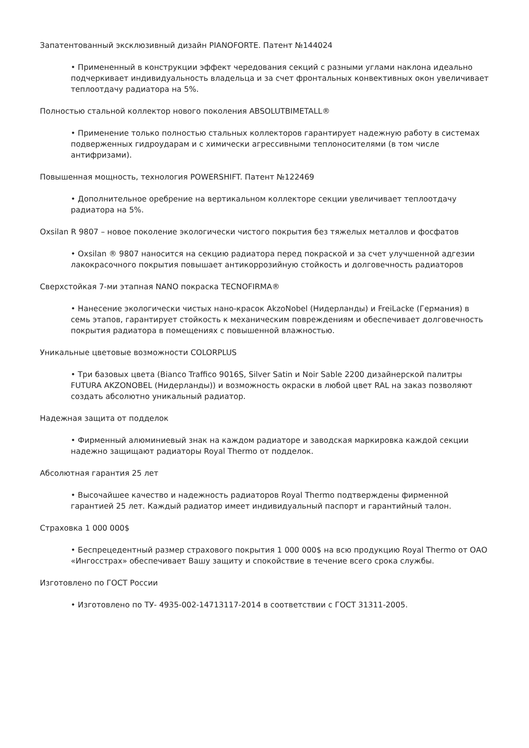Запатентованный эксклюзивный дизайн PIANOFORTE. Патент №144024
• Примененный в конструкции эффект чередования секций с разными углами наклона идеально подчеркивает индивидуальность владельца и за счет фронтальных конвективных окон увеличивает теплоотдачу радиатора на 5%.
Полностью стальной коллектор нового поколения ABSOLUTBIMETALL®
• Применение только полностью стальных коллекторов гарантирует надежную работу в системах подверженных гидроударам и с химически агрессивными теплоносителями (в том числе антифризами).
Повышенная мощность, технология POWERSHIFT. Патент №122469
• Дополнительное оребрение на вертикальном коллекторе секции увеличивает теплоотдачу радиатора на 5%.
Oxsilan R 9807 – новое поколение экологически чистого покрытия без тяжелых металлов и фосфатов
• Oxsilan ® 9807 наносится на секцию радиатора перед покраской и за счет улучшенной адгезии лакокрасочного покрытия повышает антикоррозийную стойкость и долговечность радиаторов
Сверхстойкая 7-ми этапная NANO покраска TECNOFIRMA®
• Нанесение экологически чистых нано-красок AkzoNobel (Нидерланды) и FreiLacke (Германия) в семь этапов, гарантирует стойкость к механическим повреждениям и обеспечивает долговечность покрытия радиатора в помещениях с повышенной влажностью.
Уникальные цветовые возможности COLORPLUS
• Три базовых цвета (Bianco Traffico 9016S, Silver Satin и Noir Sable 2200 дизайнерской палитры FUTURA AKZONOBEL (Нидерланды)) и возможность окраски в любой цвет RAL на заказ позволяют создать абсолютно уникальный радиатор.
Надежная защита от подделок
• Фирменный алюминиевый знак на каждом радиаторе и заводская маркировка каждой секции надежно защищают радиаторы Royal Thermo от подделок.
Абсолютная гарантия 25 лет
• Высочайшее качество и надежность радиаторов Royal Thermo подтверждены фирменной гарантией 25 лет. Каждый радиатор имеет индивидуальный паспорт и гарантийный талон.
Страховка 1 000 000$
• Беспрецедентный размер страхового покрытия 1 000 000$ на всю продукцию Royal Thermo от ОАО «Ингосстрах» обеспечивает Вашу защиту и спокойствие в течение всего срока службы.
Изготовлено по ГОСТ России
• Изготовлено по ТУ- 4935-002-14713117-2014 в соответствии с ГОСТ 31311-2005.